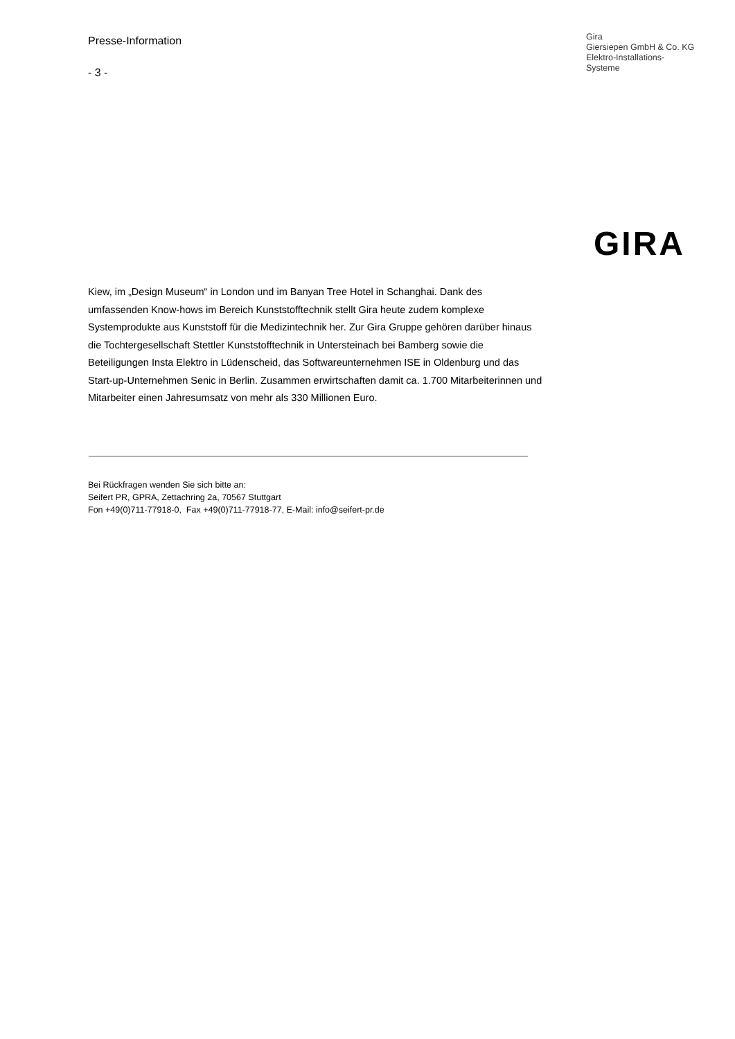Presse-Information
- 3 -
Gira
Giersiepen GmbH & Co. KG
Elektro-Installations-
Systeme
GIRA
Kiew, im „Design Museum“ in London und im Banyan Tree Hotel in Schanghai. Dank des umfassenden Know-hows im Bereich Kunststofftechnik stellt Gira heute zudem komplexe Systemprodukte aus Kunststoff für die Medizintechnik her. Zur Gira Gruppe gehören darüber hinaus die Tochtergesellschaft Stettler Kunststofftechnik in Untersteinach bei Bamberg sowie die Beteiligungen Insta Elektro in Lüdenscheid, das Softwareunternehmen ISE in Oldenburg und das Start-up-Unternehmen Senic in Berlin. Zusammen erwirtschaften damit ca. 1.700 Mitarbeiterinnen und Mitarbeiter einen Jahresumsatz von mehr als 330 Millionen Euro.
Bei Rückfragen wenden Sie sich bitte an:
Seifert PR, GPRA, Zettachring 2a, 70567 Stuttgart
Fon +49(0)711-77918-0, Fax +49(0)711-77918-77, E-Mail: info@seifert-pr.de